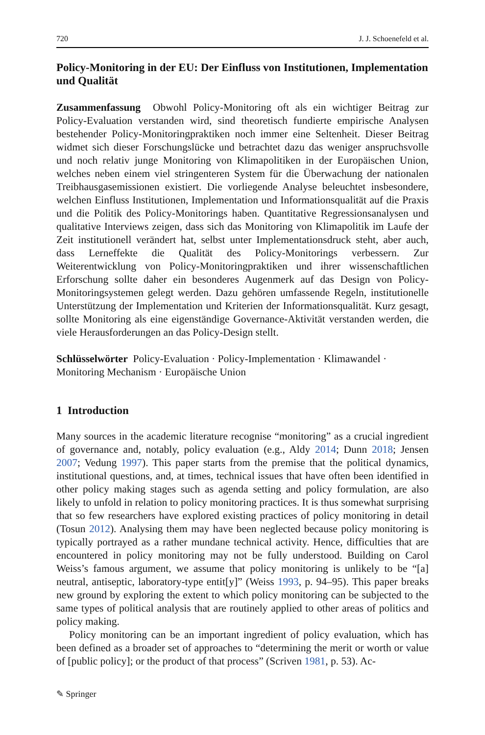720 J. J. Schoenefeld et al.
Policy-Monitoring in der EU: Der Einfluss von Institutionen, Implementation und Qualität
Zusammenfassung Obwohl Policy-Monitoring oft als ein wichtiger Beitrag zur Policy-Evaluation verstanden wird, sind theoretisch fundierte empirische Analysen bestehender Policy-Monitoringpraktiken noch immer eine Seltenheit. Dieser Beitrag widmet sich dieser Forschungslücke und betrachtet dazu das weniger anspruchsvolle und noch relativ junge Monitoring von Klimapolitiken in der Europäischen Union, welches neben einem viel stringenteren System für die Überwachung der nationalen Treibhausgasemissionen existiert. Die vorliegende Analyse beleuchtet insbesondere, welchen Einfluss Institutionen, Implementation und Informationsqualität auf die Praxis und die Politik des Policy-Monitorings haben. Quantitative Regressionsanalysen und qualitative Interviews zeigen, dass sich das Monitoring von Klimapolitik im Laufe der Zeit institutionell verändert hat, selbst unter Implementationsdruck steht, aber auch, dass Lerneffekte die Qualität des Policy-Monitorings verbessern. Zur Weiterentwicklung von Policy-Monitoringpraktiken und ihrer wissenschaftlichen Erforschung sollte daher ein besonderes Augenmerk auf das Design von Policy-Monitoringsystemen gelegt werden. Dazu gehören umfassende Regeln, institutionelle Unterstützung der Implementation und Kriterien der Informationsqualität. Kurz gesagt, sollte Monitoring als eine eigenständige Governance-Aktivität verstanden werden, die viele Herausforderungen an das Policy-Design stellt.
Schlüsselwörter Policy-Evaluation · Policy-Implementation · Klimawandel · Monitoring Mechanism · Europäische Union
1 Introduction
Many sources in the academic literature recognise “monitoring” as a crucial ingredient of governance and, notably, policy evaluation (e.g., Aldy 2014; Dunn 2018; Jensen 2007; Vedung 1997). This paper starts from the premise that the political dynamics, institutional questions, and, at times, technical issues that have often been identified in other policy making stages such as agenda setting and policy formulation, are also likely to unfold in relation to policy monitoring practices. It is thus somewhat surprising that so few researchers have explored existing practices of policy monitoring in detail (Tosun 2012). Analysing them may have been neglected because policy monitoring is typically portrayed as a rather mundane technical activity. Hence, difficulties that are encountered in policy monitoring may not be fully understood. Building on Carol Weiss’s famous argument, we assume that policy monitoring is unlikely to be “[a] neutral, antiseptic, laboratory-type entit[y]” (Weiss 1993, p. 94–95). This paper breaks new ground by exploring the extent to which policy monitoring can be subjected to the same types of political analysis that are routinely applied to other areas of politics and policy making.
Policy monitoring can be an important ingredient of policy evaluation, which has been defined as a broader set of approaches to “determining the merit or worth or value of [public policy]; or the product of that process” (Scriven 1981, p. 53). Ac-
✎ Springer